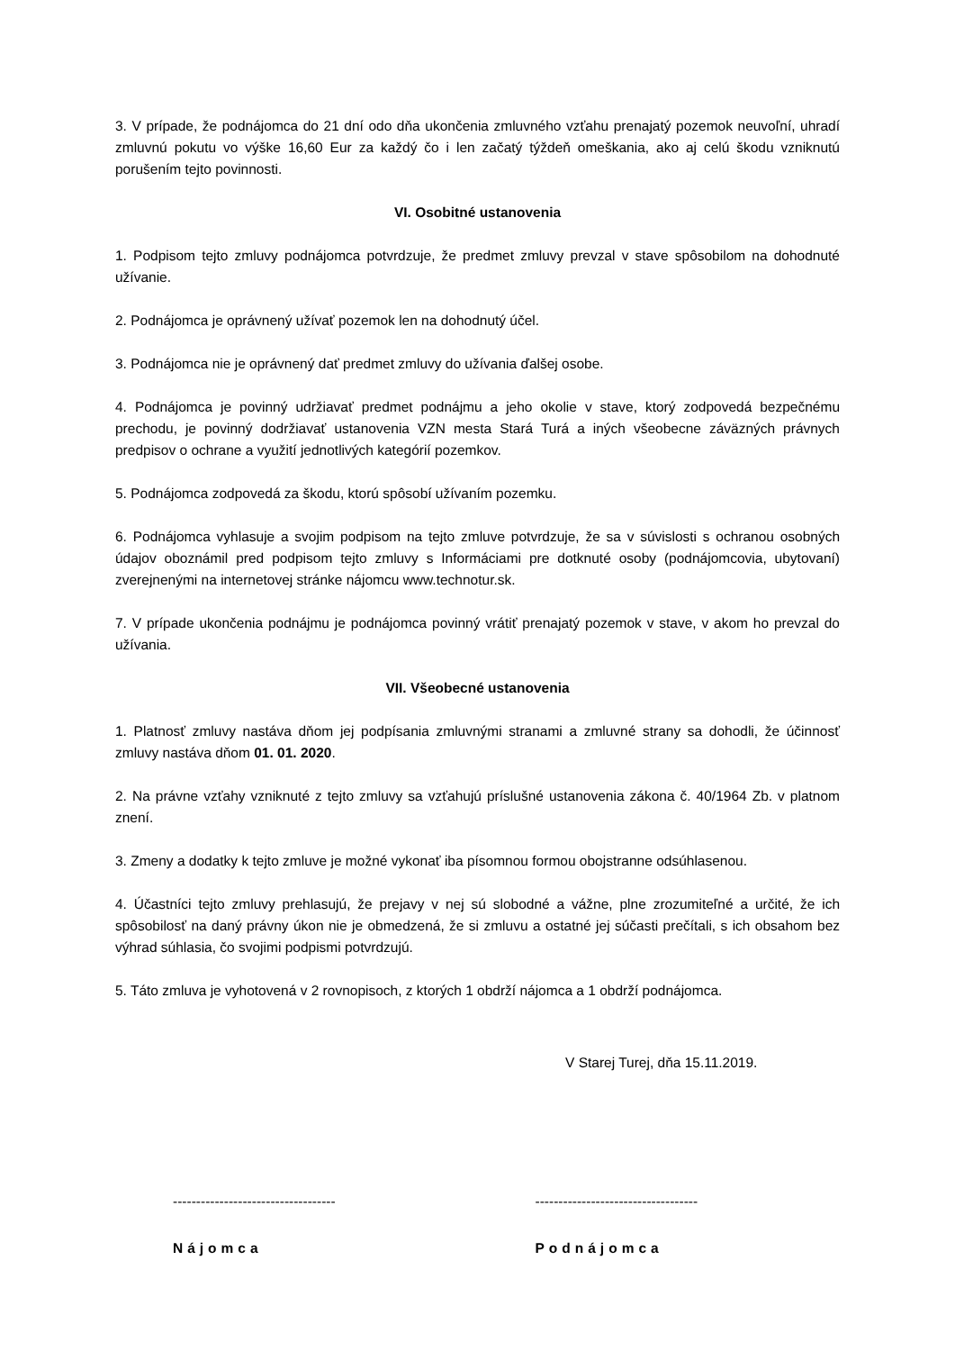3. V prípade, že podnájomca do 21 dní odo dňa ukončenia zmluvného vzťahu prenajatý pozemok neuvoľní, uhradí zmluvnú pokutu vo výške 16,60 Eur za každý čo i len začatý týždeň omeškania, ako aj celú škodu vzniknutú porušením tejto povinnosti.
VI. Osobitné ustanovenia
1. Podpisom tejto zmluvy podnájomca potvrdzuje, že predmet zmluvy prevzal v stave spôsobilom na dohodnuté užívanie.
2. Podnájomca je oprávnený užívať pozemok len na dohodnutý účel.
3. Podnájomca nie je oprávnený dať predmet zmluvy do užívania ďalšej osobe.
4. Podnájomca je povinný udržiavať predmet podnájmu a jeho okolie v stave, ktorý zodpovedá bezpečnému prechodu, je povinný dodržiavať ustanovenia VZN mesta Stará Turá a iných všeobecne záväzných právnych predpisov o ochrane a využití jednotlivých kategórií pozemkov.
5. Podnájomca zodpovedá za škodu, ktorú spôsobí užívaním pozemku.
6. Podnájomca vyhlasuje a svojim podpisom na tejto zmluve potvrdzuje, že sa v súvislosti s ochranou osobných údajov oboznámil pred podpisom tejto zmluvy s Informáciami pre dotknuté osoby (podnájomcovia, ubytovaní) zverejnenými na internetovej stránke nájomcu www.technotur.sk.
7. V prípade ukončenia podnájmu je podnájomca povinný vrátiť prenajatý pozemok v stave, v akom ho prevzal do užívania.
VII. Všeobecné ustanovenia
1. Platnosť zmluvy nastáva dňom jej podpísania zmluvnými stranami a zmluvné strany sa dohodli, že účinnosť zmluvy nastáva dňom 01. 01. 2020.
2. Na právne vzťahy vzniknuté z tejto zmluvy sa vzťahujú príslušné ustanovenia zákona č. 40/1964 Zb. v platnom znení.
3. Zmeny a dodatky k tejto zmluve je možné vykonať iba písomnou formou obojstranne odsúhlasenou.
4. Účastníci tejto zmluvy prehlasujú, že prejavy v nej sú slobodné a vážne, plne zrozumiteľné a určité, že ich spôsobilosť na daný právny úkon nie je obmedzená, že si zmluvu a ostatné jej súčasti prečítali, s ich obsahom bez výhrad súhlasia, čo svojimi podpismi potvrdzujú.
5. Táto zmluva je vyhotovená v 2 rovnopisoch, z ktorých 1 obdrží nájomca a 1 obdrží podnájomca.
V Starej Turej, dňa 15.11.2019.
-----------------------------------
Nájomca
-----------------------------------
Podnájomca